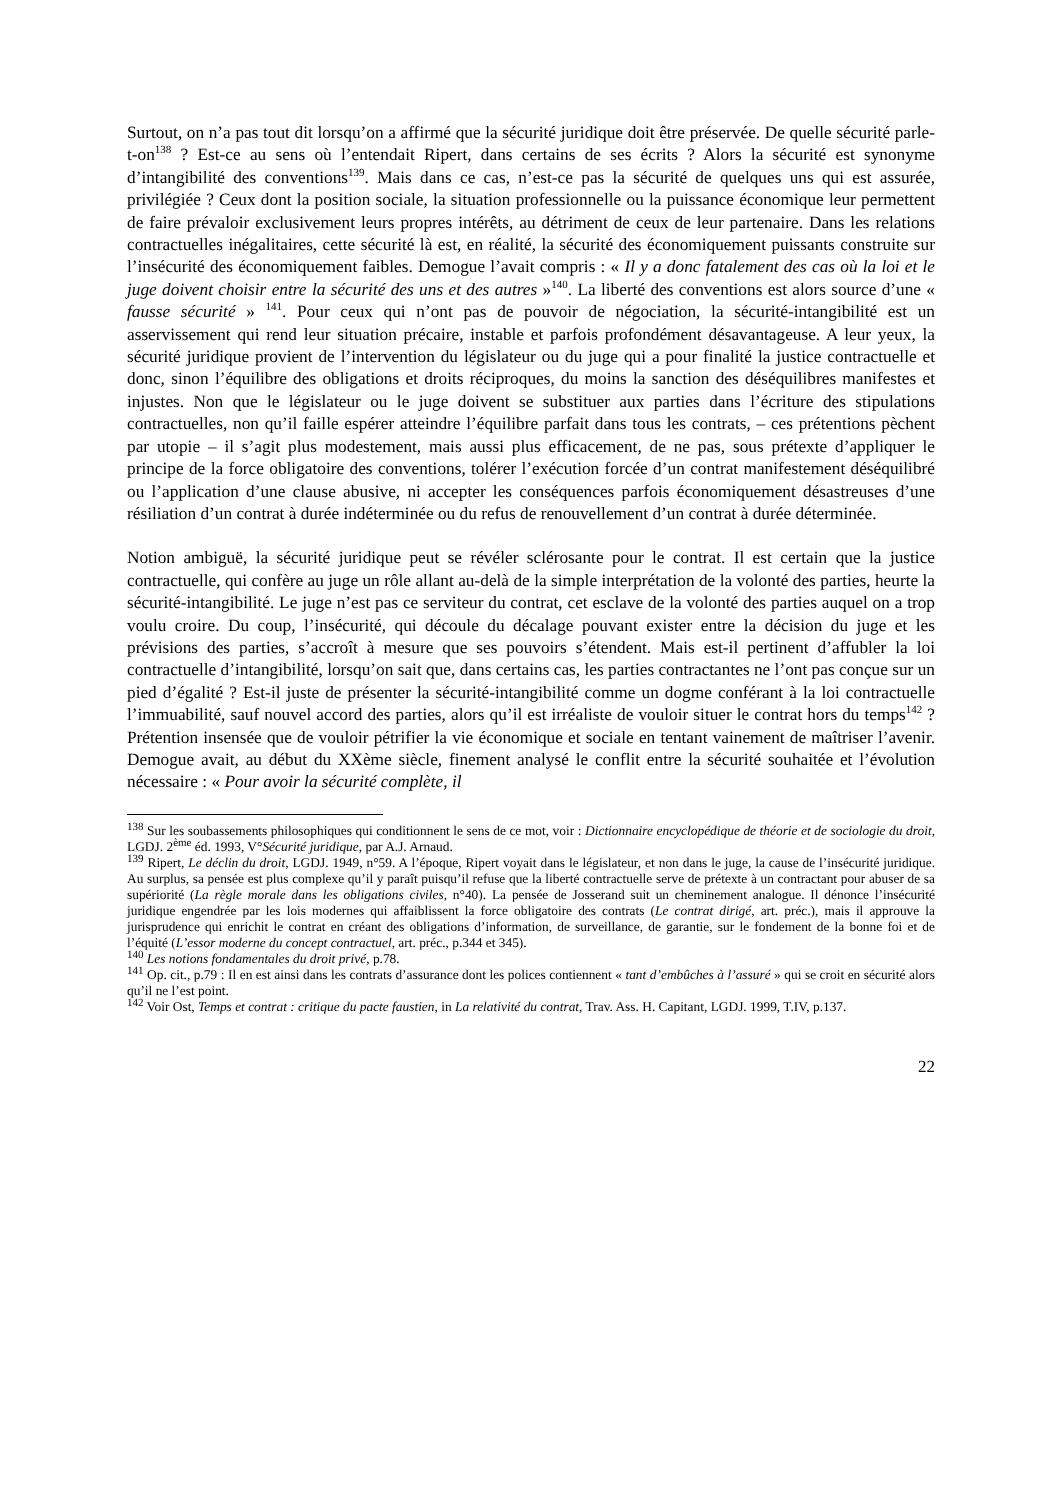Surtout, on n’a pas tout dit lorsqu’on a affirmé que la sécurité juridique doit être préservée. De quelle sécurité parle-t-on<sup>138</sup> ? Est-ce au sens où l’entendait Ripert, dans certains de ses écrits ? Alors la sécurité est synonyme d’intangibilité des conventions<sup>139</sup>. Mais dans ce cas, n’est-ce pas la sécurité de quelques uns qui est assurée, privilégiée ? Ceux dont la position sociale, la situation professionnelle ou la puissance économique leur permettent de faire prévaloir exclusivement leurs propres intérêts, au détriment de ceux de leur partenaire. Dans les relations contractuelles inégalitaires, cette sécurité là est, en réalité, la sécurité des économiquement puissants construite sur l’insécurité des économiquement faibles. Demogue l’avait compris : « Il y a donc fatalement des cas où la loi et le juge doivent choisir entre la sécurité des uns et des autres »<sup>140</sup>. La liberté des conventions est alors source d’une « fausse sécurité » <sup>141</sup>. Pour ceux qui n’ont pas de pouvoir de négociation, la sécurité-intangibilité est un asservissement qui rend leur situation précaire, instable et parfois profondément désavantageuse. A leur yeux, la sécurité juridique provient de l’intervention du législateur ou du juge qui a pour finalité la justice contractuelle et donc, sinon l’équilibre des obligations et droits réciproques, du moins la sanction des déséquilibres manifestes et injustes. Non que le législateur ou le juge doivent se substituer aux parties dans l’écriture des stipulations contractuelles, non qu’il faille espérer atteindre l’équilibre parfait dans tous les contrats, – ces prétentions pèchent par utopie – il s’agit plus modestement, mais aussi plus efficacement, de ne pas, sous prétexte d’appliquer le principe de la force obligatoire des conventions, tolérer l’exécution forcée d’un contrat manifestement déséquilibré ou l’application d’une clause abusive, ni accepter les conséquences parfois économiquement désastreuses d’une résiliation d’un contrat à durée indéterminée ou du refus de renouvellement d’un contrat à durée déterminée.
Notion ambiguë, la sécurité juridique peut se révéler sclérosante pour le contrat. Il est certain que la justice contractuelle, qui confère au juge un rôle allant au-delà de la simple interprétation de la volonté des parties, heurte la sécurité-intangibilité. Le juge n’est pas ce serviteur du contrat, cet esclave de la volonté des parties auquel on a trop voulu croire. Du coup, l’insécurité, qui découle du décalage pouvant exister entre la décision du juge et les prévisions des parties, s’accroît à mesure que ses pouvoirs s’étendent. Mais est-il pertinent d’affubler la loi contractuelle d’intangibilité, lorsqu’on sait que, dans certains cas, les parties contractantes ne l’ont pas conçue sur un pied d’égalité ? Est-il juste de présenter la sécurité-intangibilité comme un dogme conférant à la loi contractuelle l’immuabilité, sauf nouvel accord des parties, alors qu’il est irréaliste de vouloir situer le contrat hors du temps<sup>142</sup> ? Prétention insensée que de vouloir pétrifier la vie économique et sociale en tentant vainement de maîtriser l’avenir. Demogue avait, au début du XXème siècle, finement analysé le conflit entre la sécurité souhaitée et l’évolution nécessaire : « Pour avoir la sécurité complète, il
<sup>138</sup> Sur les soubassements philosophiques qui conditionnent le sens de ce mot, voir : Dictionnaire encyclopédique de théorie et de sociologie du droit, LGDJ. 2<sup>ème</sup> éd. 1993, V°Sécurité juridique, par A.J. Arnaud.
<sup>139</sup> Ripert, Le déclin du droit, LGDJ. 1949, n°59. A l’époque, Ripert voyait dans le législateur, et non dans le juge, la cause de l’insécurité juridique. Au surplus, sa pensée est plus complexe qu’il y paraît puisqu’il refuse que la liberté contractuelle serve de prétexte à un contractant pour abuser de sa supériorité (La règle morale dans les obligations civiles, n°40). La pensée de Josserand suit un cheminement analogue. Il dénonce l’insécurité juridique engendrée par les lois modernes qui affaiblissent la force obligatoire des contrats (Le contrat dirigé, art. préc.), mais il approuve la jurisprudence qui enrichit le contrat en créant des obligations d’information, de surveillance, de garantie, sur le fondement de la bonne foi et de l’équité (L’essor moderne du concept contractuel, art. préc., p.344 et 345).
<sup>140</sup> Les notions fondamentales du droit privé, p.78.
<sup>141</sup> Op. cit., p.79 : Il en est ainsi dans les contrats d’assurance dont les polices contiennent « tant d’embûches à l’assuré » qui se croit en sécurité alors qu’il ne l’est point.
<sup>142</sup> Voir Ost, Temps et contrat : critique du pacte faustien, in La relativité du contrat, Trav. Ass. H. Capitant, LGDJ. 1999, T.IV, p.137.
22